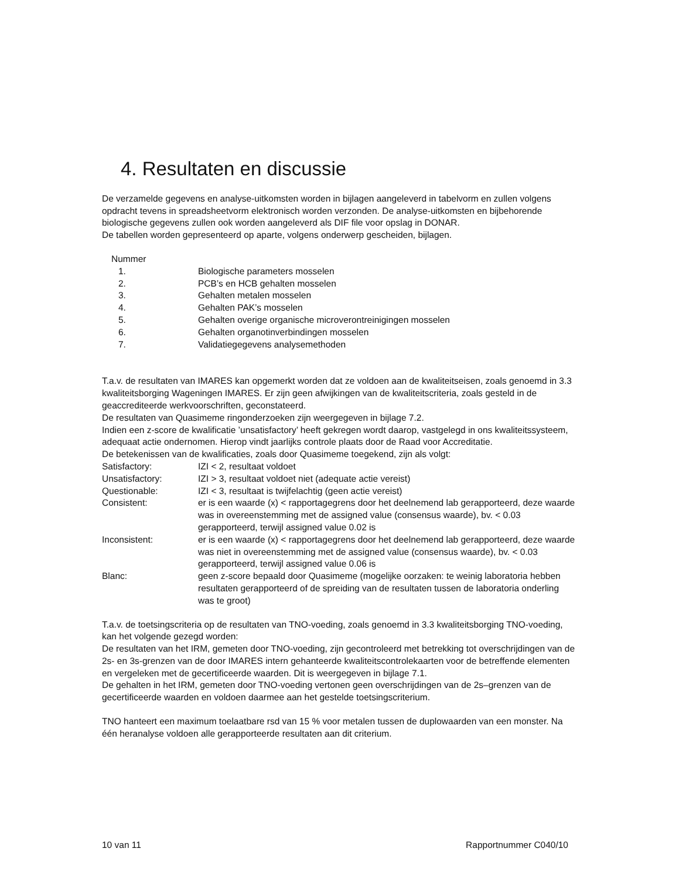4. Resultaten en discussie
De verzamelde gegevens en analyse-uitkomsten worden in bijlagen aangeleverd in tabelvorm en zullen volgens opdracht tevens in spreadsheetvorm elektronisch worden verzonden. De analyse-uitkomsten en bijbehorende biologische gegevens zullen ook worden aangeleverd als DIF file voor opslag in DONAR.
De tabellen worden gepresenteerd op aparte, volgens onderwerp gescheiden, bijlagen.
Nummer
| 1. | Biologische parameters mosselen |
| 2. | PCB’s en HCB gehalten mosselen |
| 3. | Gehalten metalen mosselen |
| 4. | Gehalten PAK’s mosselen |
| 5. | Gehalten overige organische microverontreinigingen mosselen |
| 6. | Gehalten organotinverbindingen mosselen |
| 7. | Validatiegegevens analysemethoden |
T.a.v. de resultaten van IMARES kan opgemerkt worden dat ze voldoen aan de kwaliteitseisen, zoals genoemd in 3.3 kwaliteitsborging Wageningen IMARES. Er zijn geen afwijkingen van de kwaliteitscriteria, zoals gesteld in de geaccrediteerde werkvoorschriften, geconstateerd.
De resultaten van Quasimeme ringonderzoeken zijn weergegeven in bijlage 7.2.
Indien een z-score de kwalificatie ’unsatisfactory’ heeft gekregen wordt daarop, vastgelegd in ons kwaliteitssysteem, adequaat actie ondernomen. Hierop vindt jaarlijks controle plaats door de Raad voor Accreditatie.
De betekenissen van de kwalificaties, zoals door Quasimeme toegekend, zijn als volgt:
| Satisfactory: | IZI < 2, resultaat voldoet |
| Unsatisfactory: | IZI > 3, resultaat voldoet niet (adequate actie vereist) |
| Questionable: | IZI < 3, resultaat is twijfelachtig (geen actie vereist) |
| Consistent: | er is een waarde (x) < rapportagegrens door het deelnemend lab gerapporteerd, deze waarde was in overeenstemming met de assigned value (consensus waarde), bv. < 0.03 gerapporteerd, terwijl assigned value 0.02 is |
| Inconsistent: | er is een waarde (x) < rapportagegrens door het deelnemend lab gerapporteerd, deze waarde was niet in overeenstemming met de assigned value (consensus waarde), bv. < 0.03 gerapporteerd, terwijl assigned value 0.06 is |
| Blanc: | geen z-score bepaald door Quasimeme (mogelijke oorzaken: te weinig laboratoria hebben resultaten gerapporteerd of de spreiding van de resultaten tussen de laboratoria onderling was te groot) |
T.a.v. de toetsingscriteria op de resultaten van TNO-voeding, zoals genoemd in 3.3 kwaliteitsborging TNO-voeding, kan het volgende gezegd worden:
De resultaten van het IRM, gemeten door TNO-voeding, zijn gecontroleerd met betrekking tot overschrijdingen van de 2s- en 3s-grenzen van de door IMARES intern gehanteerde kwaliteitscontrolekaarten voor de betreffende elementen en vergeleken met de gecertificeerde waarden. Dit is weergegeven in bijlage 7.1.
De gehalten in het IRM, gemeten door TNO-voeding vertonen geen overschrijdingen van de 2s–grenzen van de gecertificeerde waarden en voldoen daarmee aan het gestelde toetsingscriterium.
TNO hanteert een maximum toelaatbare rsd van 15 % voor metalen tussen de duplowaarden van een monster. Na één heranalyse voldoen alle gerapporteerde resultaten aan dit criterium.
10 van 11 Rapportnummer C040/10